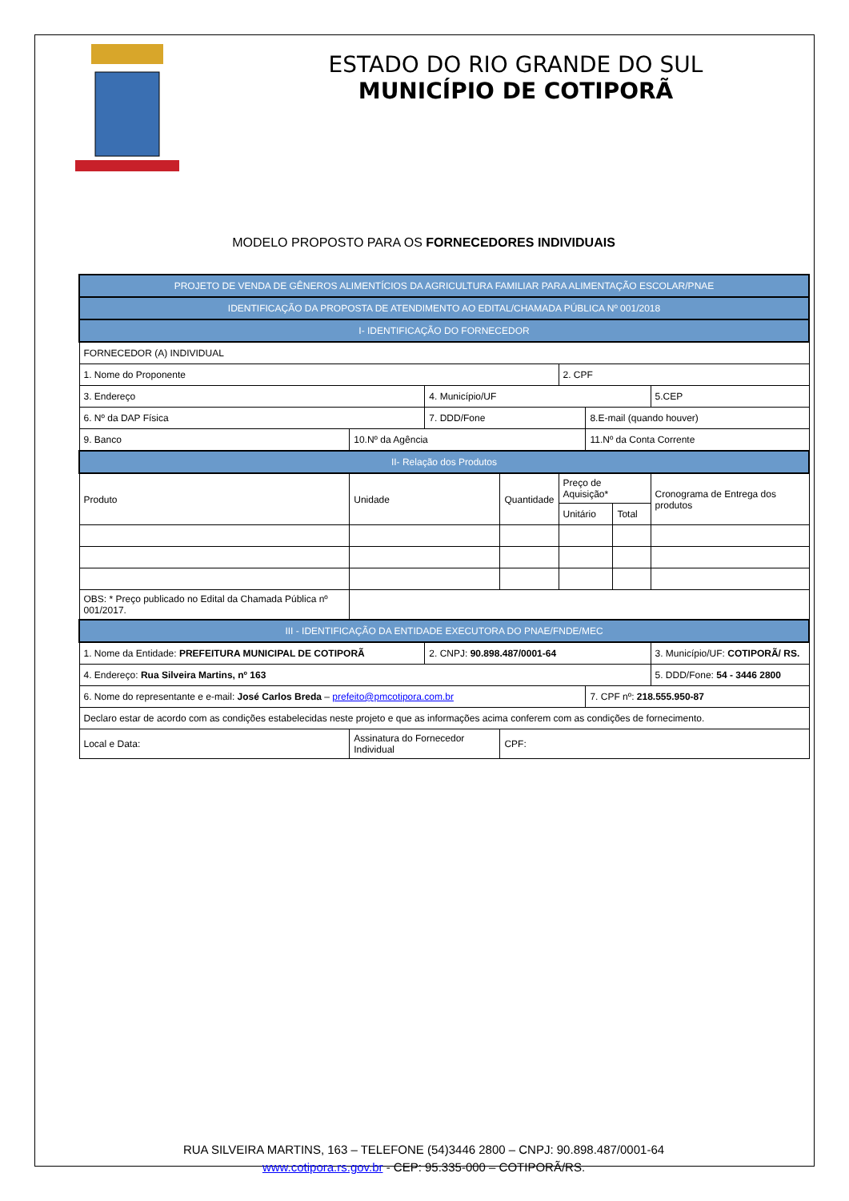ESTADO DO RIO GRANDE DO SUL
MUNICÍPIO DE COTIPORÃ
MODELO PROPOSTO PARA OS FORNECEDORES INDIVIDUAIS
| PROJETO DE VENDA DE GÊNEROS ALIMENTÍCIOS DA AGRICULTURA FAMILIAR PARA ALIMENTAÇÃO ESCOLAR/PNAE | | | | | | | | |
| --- | --- | --- | --- | --- | --- | --- | --- | --- |
| IDENTIFICAÇÃO DA PROPOSTA DE ATENDIMENTO AO EDITAL/CHAMADA PÚBLICA Nº 001/2018 | | | | | | | | |
| I- IDENTIFICAÇÃO DO FORNECEDOR | | | | | | | | |
| FORNECEDOR (A) INDIVIDUAL | | | | | | | | |
| 1. Nome do Proponente | | | | | 2. CPF | | | |
| 3. Endereço | | | 4. Município/UF | | | | | 5.CEP |
| 6. Nº da DAP Física | | | 7. DDD/Fone | | | 8.E-mail (quando houver) | | |
| 9. Banco | | 10.Nº da Agência | | | | 11.Nº da Conta Corrente | | |
| II- Relação dos Produtos | | | | | | | | |
| Produto | | Unidade | | Quantidade | Preço de Aquisição* | | | Cronograma de Entrega dos produtos |
| | | | | | Unitário | | Total | |
| OBS: * Preço publicado no Edital da Chamada Pública nº 001/2017. | | | | | | | | |
| III - IDENTIFICAÇÃO DA ENTIDADE EXECUTORA DO PNAE/FNDE/MEC | | | | | | | | |
| 1. Nome da Entidade: PREFEITURA MUNICIPAL DE COTIPORÃ | | | 2. CNPJ: 90.898.487/0001-64 | | | | | 3. Município/UF: COTIPORÃ/ RS. |
| 4. Endereço: Rua Silveira Martins, nº 163 | | | | | | | | 5. DDD/Fone: 54 - 3446 2800 |
| 6. Nome do representante e e-mail: José Carlos Breda – prefeito@pmcotipora.com.br | | | | | | 7. CPF nº: 218.555.950-87 | | |
| Declaro estar de acordo com as condições estabelecidas neste projeto e que as informações acima conferem com as condições de fornecimento. | | | | | | | | |
| Local e Data: | Assinatura do Fornecedor Individual | | | CPF: | | | | |
RUA SILVEIRA MARTINS, 163 – TELEFONE (54)3446 2800 – CNPJ: 90.898.487/0001-64
www.cotipora.rs.gov.br - CEP: 95.335-000 – COTIPORÃ/RS.